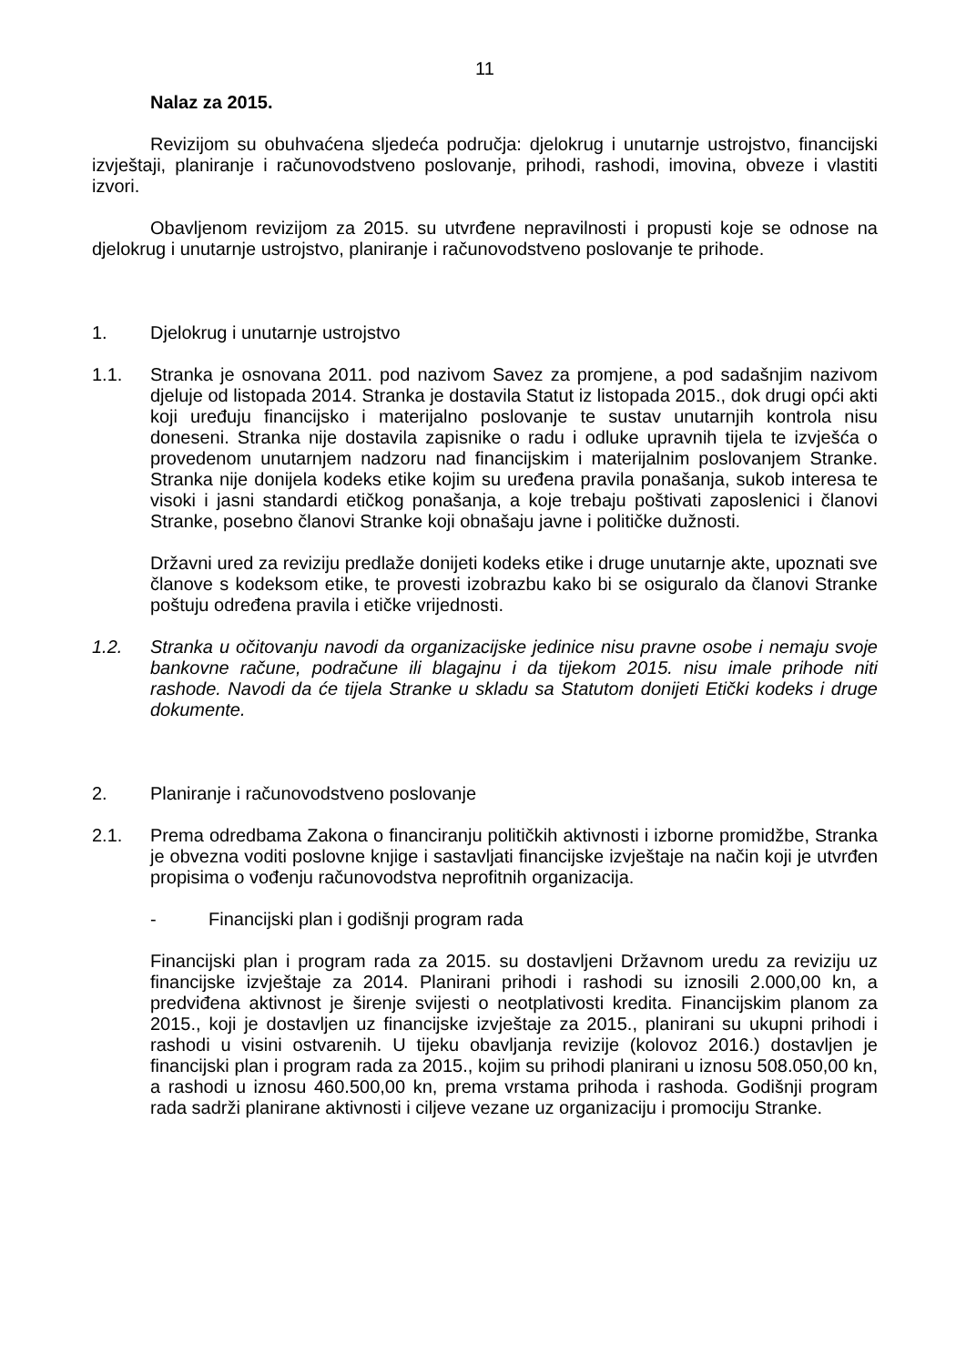11
Nalaz za 2015.
Revizijom su obuhvaćena sljedeća područja: djelokrug i unutarnje ustrojstvo, financijski izvještaji, planiranje i računovodstveno poslovanje, prihodi, rashodi, imovina, obveze i vlastiti izvori.
Obavljenom revizijom za 2015. su utvrđene nepravilnosti i propusti koje se odnose na djelokrug i unutarnje ustrojstvo, planiranje i računovodstveno poslovanje te prihode.
1. Djelokrug i unutarnje ustrojstvo
1.1. Stranka je osnovana 2011. pod nazivom Savez za promjene, a pod sadašnjim nazivom djeluje od listopada 2014. Stranka je dostavila Statut iz listopada 2015., dok drugi opći akti koji uređuju financijsko i materijalno poslovanje te sustav unutarnjih kontrola nisu doneseni. Stranka nije dostavila zapisnike o radu i odluke upravnih tijela te izvješća o provedenom unutarnjem nadzoru nad financijskim i materijalnim poslovanjem Stranke. Stranka nije donijela kodeks etike kojim su uređena pravila ponašanja, sukob interesa te visoki i jasni standardi etičkog ponašanja, a koje trebaju poštivati zaposlenici i članovi Stranke, posebno članovi Stranke koji obnašaju javne i političke dužnosti.
Državni ured za reviziju predlaže donijeti kodeks etike i druge unutarnje akte, upoznati sve članove s kodeksom etike, te provesti izobrazbu kako bi se osiguralo da članovi Stranke poštuju određena pravila i etičke vrijednosti.
1.2. Stranka u očitovanju navodi da organizacijske jedinice nisu pravne osobe i nemaju svoje bankovne račune, podračune ili blagajnu i da tijekom 2015. nisu imale prihode niti rashode. Navodi da će tijela Stranke u skladu sa Statutom donijeti Etički kodeks i druge dokumente.
2. Planiranje i računovodstveno poslovanje
2.1. Prema odredbama Zakona o financiranju političkih aktivnosti i izborne promidžbe, Stranka je obvezna voditi poslovne knjige i sastavljati financijske izvještaje na način koji je utvrđen propisima o vođenju računovodstva neprofitnih organizacija.
- Financijski plan i godišnji program rada
Financijski plan i program rada za 2015. su dostavljeni Državnom uredu za reviziju uz financijske izvještaje za 2014. Planirani prihodi i rashodi su iznosili 2.000,00 kn, a predviđena aktivnost je širenje svijesti o neotplativosti kredita. Financijskim planom za 2015., koji je dostavljen uz financijske izvještaje za 2015., planirani su ukupni prihodi i rashodi u visini ostvarenih. U tijeku obavljanja revizije (kolovoz 2016.) dostavljen je financijski plan i program rada za 2015., kojim su prihodi planirani u iznosu 508.050,00 kn, a rashodi u iznosu 460.500,00 kn, prema vrstama prihoda i rashoda. Godišnji program rada sadrži planirane aktivnosti i ciljeve vezane uz organizaciju i promociju Stranke.